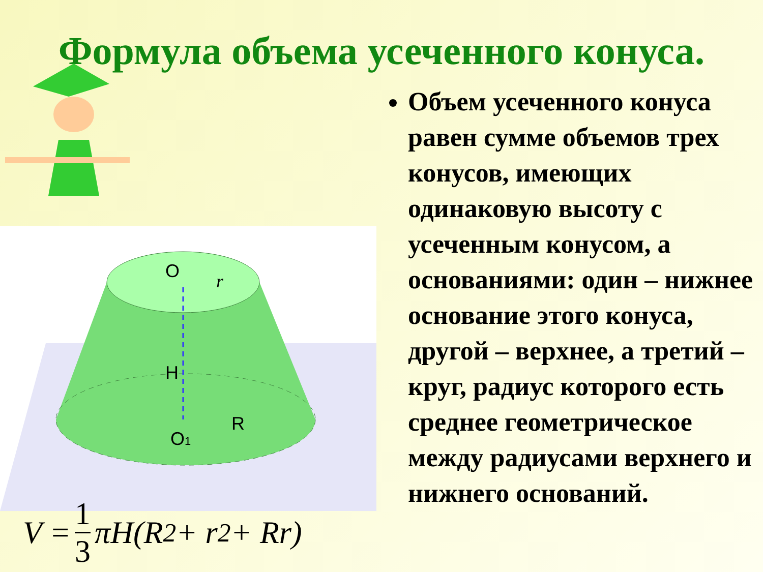Формула объема усеченного конуса.
O
r
H
R
O1
V = 1 3 πH(R<sup>2</sup> + r<sup>2</sup> + Rr)
Объем усеченного конуса равен сумме объемов трех конусов, имеющих одинаковую высоту с усеченным конусом, а основаниями: один – нижнее основание этого конуса, другой – верхнее, а третий – круг, радиус которого есть среднее геометрическое между радиусами верхнего и нижнего оснований.